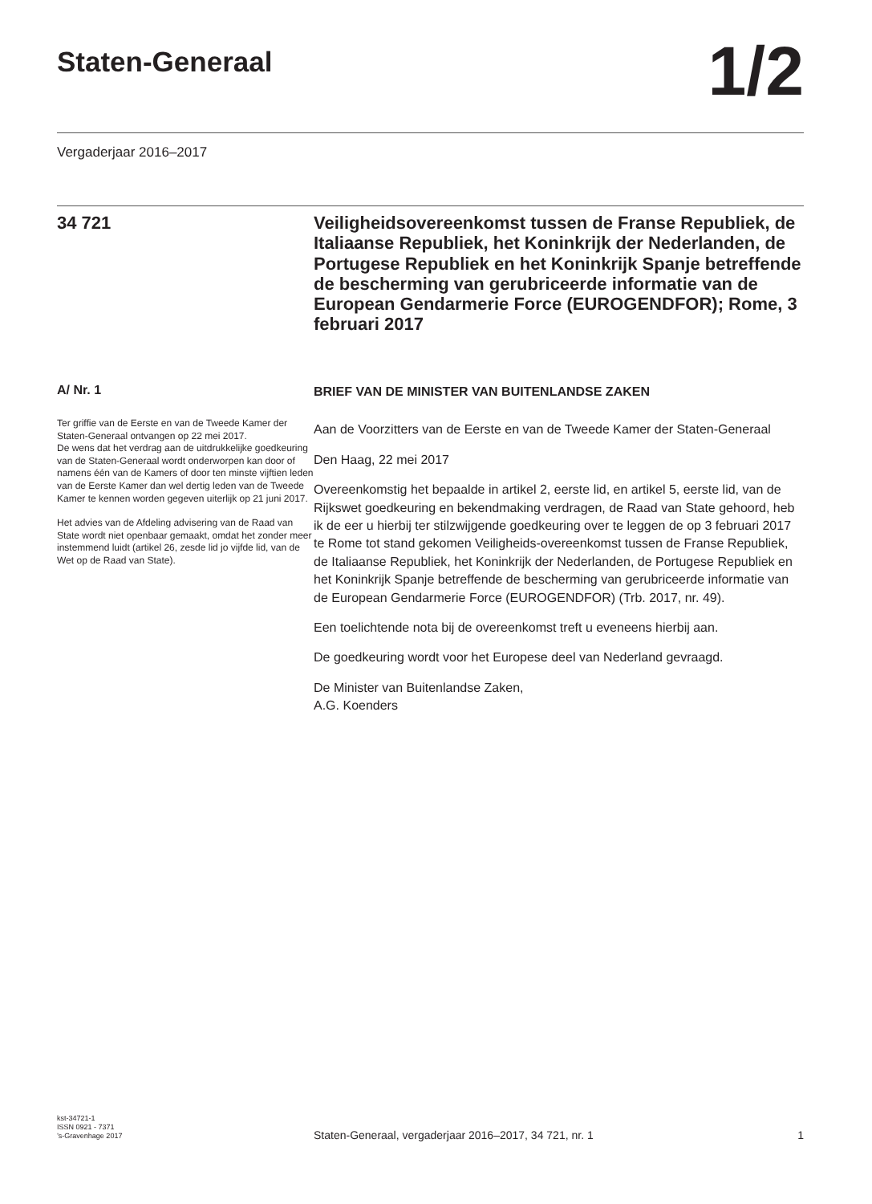Staten-Generaal
1/2
Vergaderjaar 2016–2017
34 721 Veiligheidsovereenkomst tussen de Franse Republiek, de Italiaanse Republiek, het Koninkrijk der Nederlanden, de Portugese Republiek en het Koninkrijk Spanje betreffende de bescherming van gerubriceerde informatie van de European Gendarmerie Force (EUROGENDFOR); Rome, 3 februari 2017
A/ Nr. 1
Ter griffie van de Eerste en van de Tweede Kamer der Staten-Generaal ontvangen op 22 mei 2017.
De wens dat het verdrag aan de uitdrukkelijke goedkeuring van de Staten-Generaal wordt onderworpen kan door of namens één van de Kamers of door ten minste vijftien leden van de Eerste Kamer dan wel dertig leden van de Tweede Kamer te kennen worden gegeven uiterlijk op 21 juni 2017.
Het advies van de Afdeling advisering van de Raad van State wordt niet openbaar gemaakt, omdat het zonder meer instemmend luidt (artikel 26, zesde lid jo vijfde lid, van de Wet op de Raad van State).
BRIEF VAN DE MINISTER VAN BUITENLANDSE ZAKEN
Aan de Voorzitters van de Eerste en van de Tweede Kamer der Staten-Generaal
Den Haag, 22 mei 2017
Overeenkomstig het bepaalde in artikel 2, eerste lid, en artikel 5, eerste lid, van de Rijkswet goedkeuring en bekendmaking verdragen, de Raad van State gehoord, heb ik de eer u hierbij ter stilzwijgende goedkeuring over te leggen de op 3 februari 2017 te Rome tot stand gekomen Veiligheids-overeenkomst tussen de Franse Republiek, de Italiaanse Republiek, het Koninkrijk der Nederlanden, de Portugese Republiek en het Koninkrijk Spanje betreffende de bescherming van gerubriceerde informatie van de European Gendarmerie Force (EUROGENDFOR) (Trb. 2017, nr. 49).
Een toelichtende nota bij de overeenkomst treft u eveneens hierbij aan.
De goedkeuring wordt voor het Europese deel van Nederland gevraagd.
De Minister van Buitenlandse Zaken,
A.G. Koenders
kst-34721-1
ISSN 0921 - 7371
’s-Gravenhage 2017
Staten-Generaal, vergaderjaar 2016–2017, 34 721, nr. 1 1